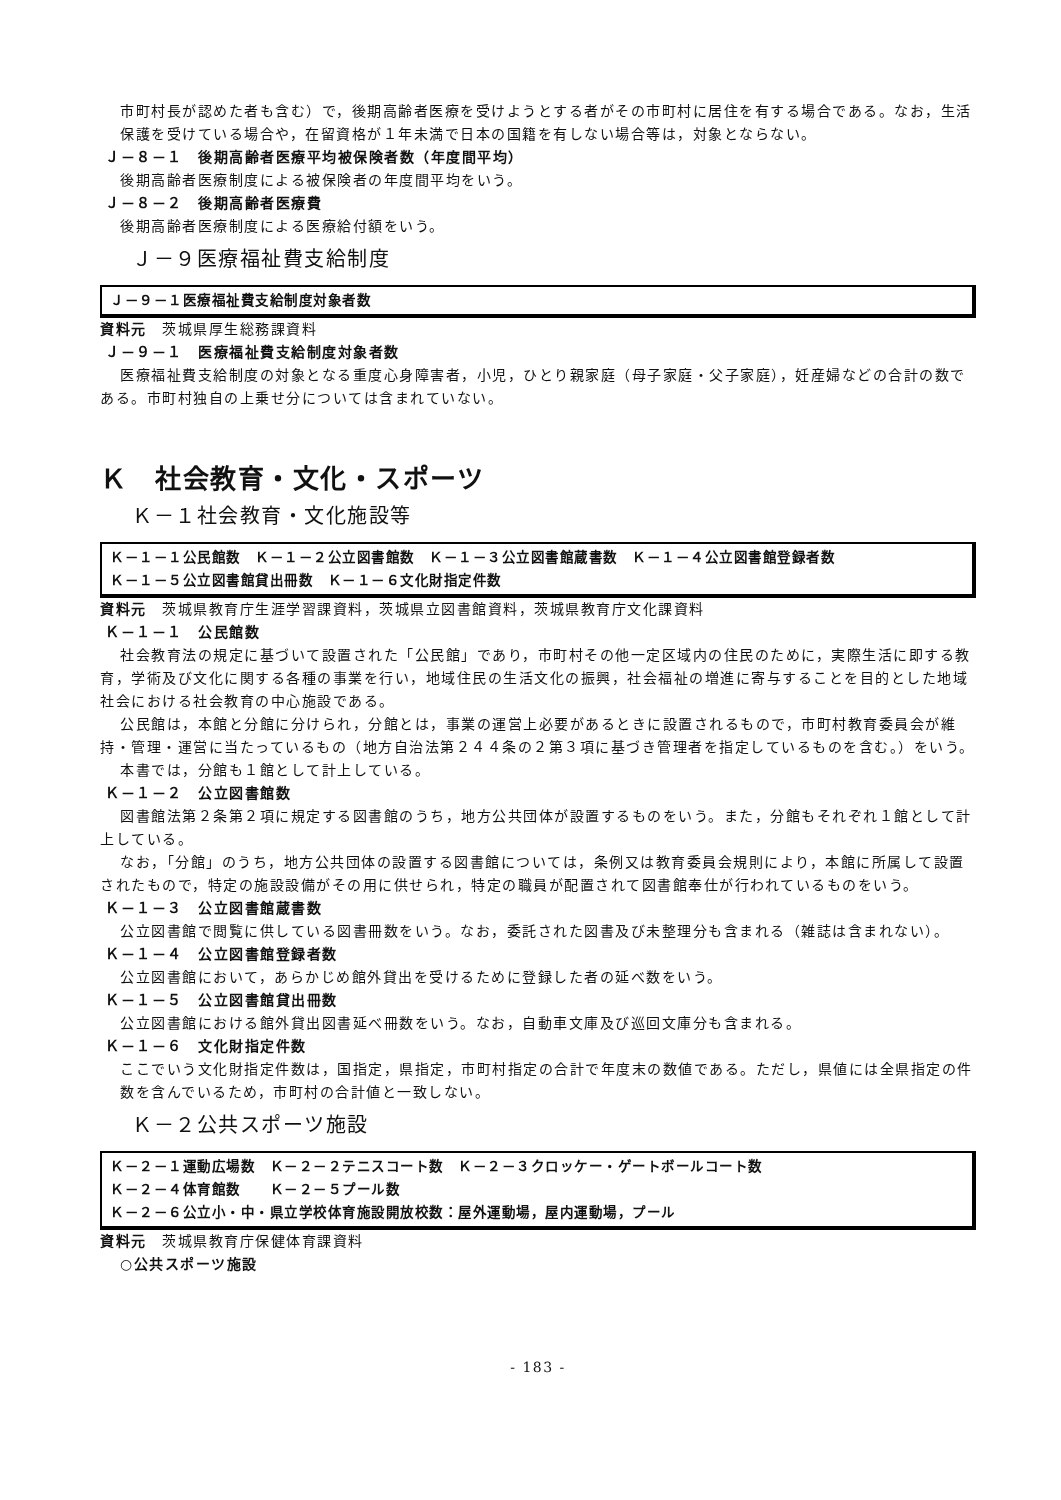市町村長が認めた者も含む）で，後期高齢者医療を受けようとする者がその市町村に居住を有する場合である。なお，生活保護を受けている場合や，在留資格が１年未満で日本の国籍を有しない場合等は，対象とならない。
Ｊ－８－１　後期高齢者医療平均被保険者数（年度間平均）
後期高齢者医療制度による被保険者の年度間平均をいう。
Ｊ－８－２　後期高齢者医療費
後期高齢者医療制度による医療給付額をいう。
Ｊ－９医療福祉費支給制度
Ｊ－９－１医療福祉費支給制度対象者数
資料元　茨城県厚生総務課資料
Ｊ－９－１　医療福祉費支給制度対象者数
医療福祉費支給制度の対象となる重度心身障害者，小児，ひとり親家庭（母子家庭・父子家庭），妊産婦などの合計の数である。市町村独自の上乗せ分については含まれていない。
Ｋ　社会教育・文化・スポーツ
Ｋ－１社会教育・文化施設等
Ｋ－１－１公民館数　Ｋ－１－２公立図書館数　Ｋ－１－３公立図書館蔵書数　Ｋ－１－４公立図書館登録者数
Ｋ－１－５公立図書館貸出冊数　Ｋ－１－６文化財指定件数
資料元　茨城県教育庁生涯学習課資料，茨城県立図書館資料，茨城県教育庁文化課資料
Ｋ－１－１　公民館数
社会教育法の規定に基づいて設置された「公民館」であり，市町村その他一定区域内の住民のために，実際生活に即する教育，学術及び文化に関する各種の事業を行い，地域住民の生活文化の振興，社会福祉の増進に寄与することを目的とした地域社会における社会教育の中心施設である。
公民館は，本館と分館に分けられ，分館とは，事業の運営上必要があるときに設置されるもので，市町村教育委員会が維持・管理・運営に当たっているもの（地方自治法第２４４条の２第３項に基づき管理者を指定しているものを含む。）をいう。
本書では，分館も１館として計上している。
Ｋ－１－２　公立図書館数
図書館法第２条第２項に規定する図書館のうち，地方公共団体が設置するものをいう。また，分館もそれぞれ１館として計上している。
なお，「分館」のうち，地方公共団体の設置する図書館については，条例又は教育委員会規則により，本館に所属して設置されたもので，特定の施設設備がその用に供せられ，特定の職員が配置されて図書館奉仕が行われているものをいう。
Ｋ－１－３　公立図書館蔵書数
公立図書館で閲覧に供している図書冊数をいう。なお，委託された図書及び未整理分も含まれる（雑誌は含まれない）。
Ｋ－１－４　公立図書館登録者数
公立図書館において，あらかじめ館外貸出を受けるために登録した者の延べ数をいう。
Ｋ－１－５　公立図書館貸出冊数
公立図書館における館外貸出図書延べ冊数をいう。なお，自動車文庫及び巡回文庫分も含まれる。
Ｋ－１－６　文化財指定件数
ここでいう文化財指定件数は，国指定，県指定，市町村指定の合計で年度末の数値である。ただし，県値には全県指定の件数を含んでいるため，市町村の合計値と一致しない。
Ｋ－２公共スポーツ施設
Ｋ－２－１運動広場数　Ｋ－２－２テニスコート数　Ｋ－２－３クロッケー・ゲートボールコート数
Ｋ－２－４体育館数　　Ｋ－２－５プール数
Ｋ－２－６公立小・中・県立学校体育施設開放校数：屋外運動場，屋内運動場，プール
資料元　茨城県教育庁保健体育課資料
○公共スポーツ施設
- 183 -